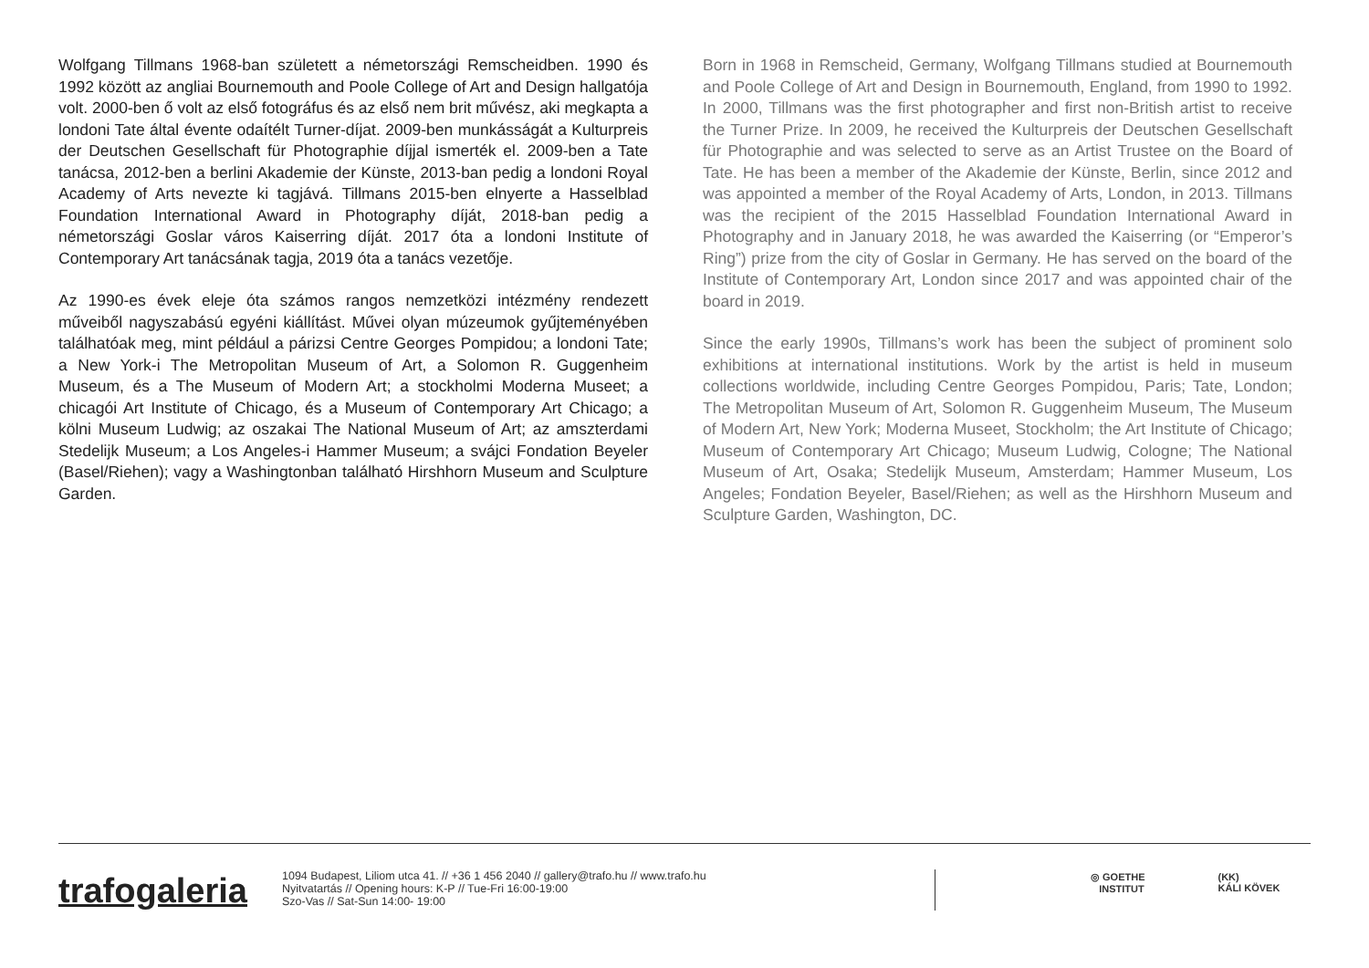Wolfgang Tillmans 1968-ban született a németországi Remscheidben. 1990 és 1992 között az angliai Bournemouth and Poole College of Art and Design hallgatója volt. 2000-ben ő volt az első fotográfus és az első nem brit művész, aki megkapta a londoni Tate által évente odaítélt Turner-díjat. 2009-ben munkásságát a Kulturpreis der Deutschen Gesellschaft für Photographie díjjal ismerték el. 2009-ben a Tate tanácsa, 2012-ben a berlini Akademie der Künste, 2013-ban pedig a londoni Royal Academy of Arts nevezte ki tagjává. Tillmans 2015-ben elnyerte a Hasselblad Foundation International Award in Photography díját, 2018-ban pedig a németországi Goslar város Kaiserring díját. 2017 óta a londoni Institute of Contemporary Art tanácsának tagja, 2019 óta a tanács vezetője.
Az 1990-es évek eleje óta számos rangos nemzetközi intézmény rendezett műveiből nagyszabású egyéni kiállítást. Művei olyan múzeumok gyűjteményében találhatóak meg, mint például a párizsi Centre Georges Pompidou; a londoni Tate; a New York-i The Metropolitan Museum of Art, a Solomon R. Guggenheim Museum, és a The Museum of Modern Art; a stockholmi Moderna Museet; a chicagói Art Institute of Chicago, és a Museum of Contemporary Art Chicago; a kölni Museum Ludwig; az oszakai The National Museum of Art; az amszterdami Stedelijk Museum; a Los Angeles-i Hammer Museum; a svájci Fondation Beyeler (Basel/Riehen); vagy a Washingtonban található Hirshhorn Museum and Sculpture Garden.
Born in 1968 in Remscheid, Germany, Wolfgang Tillmans studied at Bournemouth and Poole College of Art and Design in Bournemouth, England, from 1990 to 1992. In 2000, Tillmans was the first photographer and first non-British artist to receive the Turner Prize. In 2009, he received the Kulturpreis der Deutschen Gesellschaft für Photographie and was selected to serve as an Artist Trustee on the Board of Tate. He has been a member of the Akademie der Künste, Berlin, since 2012 and was appointed a member of the Royal Academy of Arts, London, in 2013. Tillmans was the recipient of the 2015 Hasselblad Foundation International Award in Photography and in January 2018, he was awarded the Kaiserring (or “Emperor’s Ring”) prize from the city of Goslar in Germany. He has served on the board of the Institute of Contemporary Art, London since 2017 and was appointed chair of the board in 2019.
Since the early 1990s, Tillmans’s work has been the subject of prominent solo exhibitions at international institutions. Work by the artist is held in museum collections worldwide, including Centre Georges Pompidou, Paris; Tate, London; The Metropolitan Museum of Art, Solomon R. Guggenheim Museum, The Museum of Modern Art, New York; Moderna Museet, Stockholm; the Art Institute of Chicago; Museum of Contemporary Art Chicago; Museum Ludwig, Cologne; The National Museum of Art, Osaka; Stedelijk Museum, Amsterdam; Hammer Museum, Los Angeles; Fondation Beyeler, Basel/Riehen; as well as the Hirshhorn Museum and Sculpture Garden, Washington, DC.
trafogaleria
1094 Budapest, Liliom utca 41. // +36 1 456 2040 // gallery@trafo.hu // www.trafo.hu
Nyitvatartás // Opening hours: K-P // Tue-Fri 16:00-19:00
Szo-Vas // Sat-Sun 14:00- 19:00
◎ GOETHE
INSTITUT
(KK)
KÁLI KÖVEK